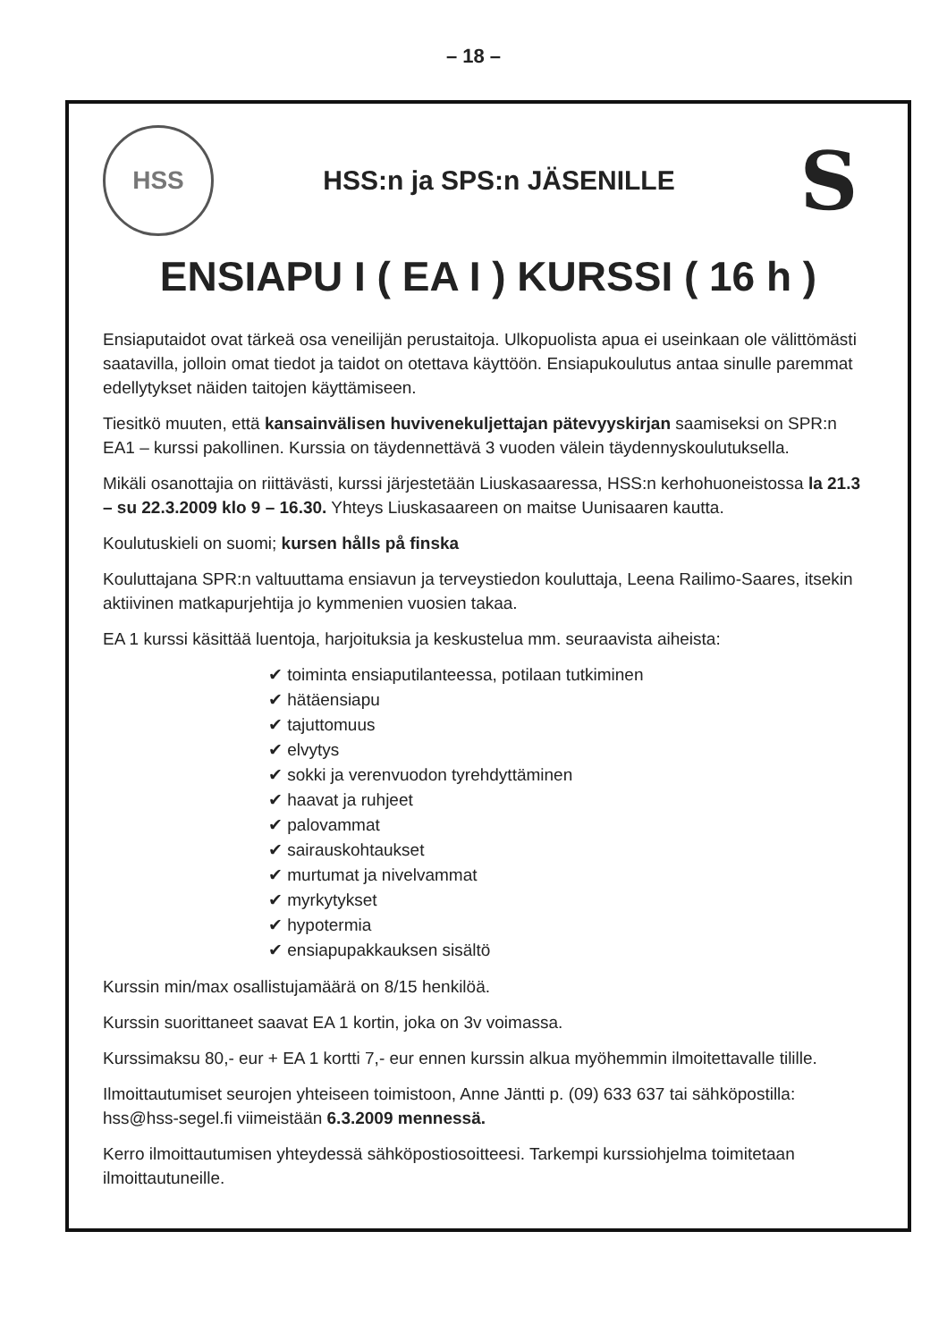– 18 –
HSS
HSS:n ja SPS:n JÄSENILLE
S
ENSIAPU I ( EA I ) KURSSI ( 16 h )
Ensiaputaidot ovat tärkeä osa veneilijän perustaitoja. Ulkopuolista apua ei useinkaan ole välittömästi saatavilla, jolloin omat tiedot ja taidot on otettava käyttöön. Ensiapukoulutus antaa sinulle paremmat edellytykset näiden taitojen käyttämiseen.
Tiesitkö muuten, että kansainvälisen huvivenekuljettajan pätevyyskirjan saamiseksi on SPR:n EA1 – kurssi pakollinen. Kurssia on täydennettävä 3 vuoden välein täydennyskoulutuksella.
Mikäli osanottajia on riittävästi, kurssi järjestetään Liuskasaaressa, HSS:n kerhohuoneistossa la 21.3 – su 22.3.2009 klo 9 – 16.30. Yhteys Liuskasaareen on maitse Uunisaaren kautta.
Koulutuskieli on suomi; kursen hålls på finska
Kouluttajana SPR:n valtuuttama ensiavun ja terveystiedon kouluttaja, Leena Railimo-Saares, itsekin aktiivinen matkapurjehtija jo kymmenien vuosien takaa.
EA 1 kurssi käsittää luentoja, harjoituksia ja keskustelua mm. seuraavista aiheista:
✔ toiminta ensiaputilanteessa, potilaan tutkiminen
✔ hätäensiapu
✔ tajuttomuus
✔ elvytys
✔ sokki ja verenvuodon tyrehdyttäminen
✔ haavat ja ruhjeet
✔ palovammat
✔ sairauskohtaukset
✔ murtumat ja nivelvammat
✔ myrkytykset
✔ hypotermia
✔ ensiapupakkauksen sisältö
Kurssin min/max osallistujamäärä on 8/15 henkilöä.
Kurssin suorittaneet saavat EA 1 kortin, joka on 3v voimassa.
Kurssimaksu 80,- eur + EA 1 kortti 7,- eur ennen kurssin alkua myöhemmin ilmoitettavalle tilille.
Ilmoittautumiset seurojen yhteiseen toimistoon, Anne Jäntti p. (09) 633 637 tai sähköpostilla: hss@hss-segel.fi viimeistään 6.3.2009 mennessä.
Kerro ilmoittautumisen yhteydessä sähköpostiosoitteesi. Tarkempi kurssiohjelma toimitetaan ilmoittautuneille.